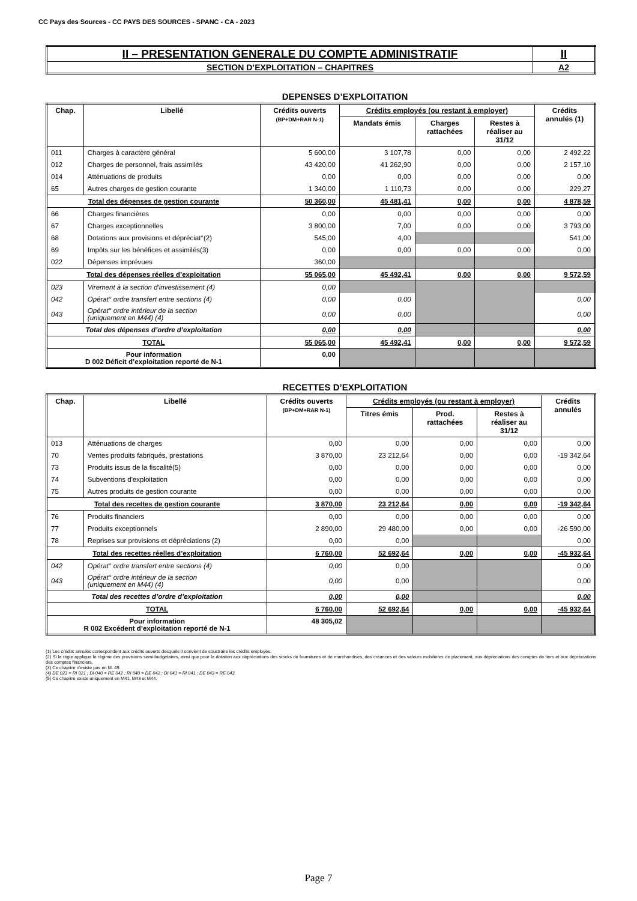CC Pays des Sources - CC PAYS DES SOURCES - SPANC - CA - 2023
| II – PRESENTATION GENERALE DU COMPTE ADMINISTRATIF | II |
| SECTION D’EXPLOITATION – CHAPITRES | A2 |
DEPENSES D’EXPLOITATION
| Chap. | Libellé | Crédits ouverts (BP+DM+RAR N-1) | Crédits employés (ou restant à employer) | | | Crédits annulés (1) |
| --- | --- | --- | --- | --- | --- | --- |
| | | | Mandats émis | Charges rattachées | Restes à réaliser au 31/12 | |
| 011 | Charges à caractère général | 5 600,00 | 3 107,78 | 0,00 | 0,00 | 2 492,22 |
| 012 | Charges de personnel, frais assimilés | 43 420,00 | 41 262,90 | 0,00 | 0,00 | 2 157,10 |
| 014 | Atténuations de produits | 0,00 | 0,00 | 0,00 | 0,00 | 0,00 |
| 65 | Autres charges de gestion courante | 1 340,00 | 1 110,73 | 0,00 | 0,00 | 229,27 |
| Total des dépenses de gestion courante | | 50 360,00 | 45 481,41 | 0,00 | 0,00 | 4 878,59 |
| 66 | Charges financières | 0,00 | 0,00 | 0,00 | 0,00 | 0,00 |
| 67 | Charges exceptionnelles | 3 800,00 | 7,00 | 0,00 | 0,00 | 3 793,00 |
| 68 | Dotations aux provisions et dépréciat°(2) | 545,00 | 4,00 | | | 541,00 |
| 69 | Impôts sur les bénéfices et assimilés(3) | 0,00 | 0,00 | 0,00 | 0,00 | 0,00 |
| 022 | Dépenses imprévues | 360,00 | | | | |
| Total des dépenses réelles d’exploitation | | 55 065,00 | 45 492,41 | 0,00 | 0,00 | 9 572,59 |
| 023 | Virement à la section d'investissement (4) | 0,00 | | | | |
| 042 | Opérat° ordre transfert entre sections (4) | 0,00 | 0,00 | | | 0,00 |
| 043 | Opérat° ordre intérieur de la section (uniquement en M44) (4) | 0,00 | 0,00 | | | 0,00 |
| Total des dépenses d’ordre d’exploitation | | 0,00 | 0,00 | | | 0,00 |
| TOTAL | | 55 065,00 | 45 492,41 | 0,00 | 0,00 | 9 572,59 |
| Pour information D 002 Déficit d’exploitation reporté de N-1 | | 0,00 | | | | |
RECETTES D’EXPLOITATION
| Chap. | Libellé | Crédits ouverts (BP+DM+RAR N-1) | Crédits employés (ou restant à employer) | | | Crédits annulés |
| --- | --- | --- | --- | --- | --- | --- |
| | | | Titres émis | Prod. rattachées | Restes à réaliser au 31/12 | |
| 013 | Atténuations de charges | 0,00 | 0,00 | 0,00 | 0,00 | 0,00 |
| 70 | Ventes produits fabriqués, prestations | 3 870,00 | 23 212,64 | 0,00 | 0,00 | -19 342,64 |
| 73 | Produits issus de la fiscalité(5) | 0,00 | 0,00 | 0,00 | 0,00 | 0,00 |
| 74 | Subventions d'exploitation | 0,00 | 0,00 | 0,00 | 0,00 | 0,00 |
| 75 | Autres produits de gestion courante | 0,00 | 0,00 | 0,00 | 0,00 | 0,00 |
| Total des recettes de gestion courante | | 3 870,00 | 23 212,64 | 0,00 | 0,00 | -19 342,64 |
| 76 | Produits financiers | 0,00 | 0,00 | 0,00 | 0,00 | 0,00 |
| 77 | Produits exceptionnels | 2 890,00 | 29 480,00 | 0,00 | 0,00 | -26 590,00 |
| 78 | Reprises sur provisions et dépréciations (2) | 0,00 | 0,00 | | | 0,00 |
| Total des recettes réelles d’exploitation | | 6 760,00 | 52 692,64 | 0,00 | 0,00 | -45 932,64 |
| 042 | Opérat° ordre transfert entre sections (4) | 0,00 | 0,00 | | | 0,00 |
| 043 | Opérat° ordre intérieur de la section (uniquement en M44) (4) | 0,00 | 0,00 | | | 0,00 |
| Total des recettes d’ordre d’exploitation | | 0,00 | 0,00 | | | 0,00 |
| TOTAL | | 6 760,00 | 52 692,64 | 0,00 | 0,00 | -45 932,64 |
| Pour information R 002 Excédent d’exploitation reporté de N-1 | | 48 305,02 | | | | |
(1) Les crédits annulés correspondent aux crédits ouverts desquels il convient de soustraire les crédits employés.
(2) Si la régie applique le régime des provisions semi-budgétaires, ainsi que pour la dotation aux dépréciations des stocks de fournitures et de marchandises, des créances et des valeurs mobilières de placement, aux dépréciations des comptes de tiers et aux dépréciations des comptes financiers.
(3) Ce chapitre n’existe pas en M. 49.
(4) DE 023 = RI 021 ; DI 040 = RE 042 ; RI 040 = DE 042 ; DI 041 = RI 041 ; DE 043 = RE 043.
(5) Ce chapitre existe uniquement en M41, M43 et M44.
Page 7